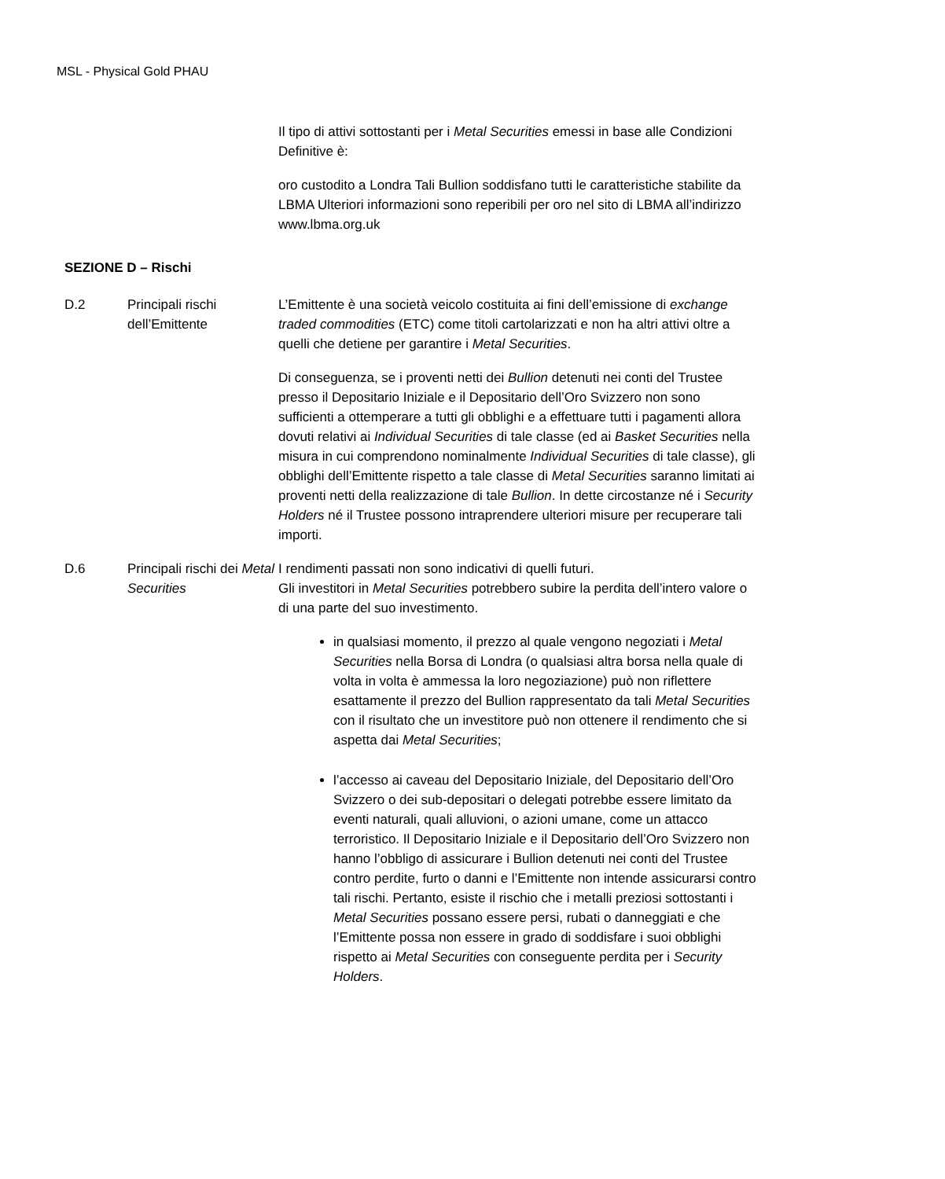MSL - Physical Gold PHAU
| | | Il tipo di attivi sottostanti per i Metal Securities emessi in base alle Condizioni Definitive è: oro custodito a Londra Tali Bullion soddisfano tutti le caratteristiche stabilite da LBMA Ulteriori informazioni sono reperibili per oro nel sito di LBMA all’indirizzo www.lbma.org.uk |
SEZIONE D – Rischi
| D.2 | Principali rischi dell’Emittente | L’Emittente è una società veicolo costituita ai fini dell’emissione di exchange traded commodities (ETC) come titoli cartolarizzati e non ha altri attivi oltre a quelli che detiene per garantire i Metal Securities . Di conseguenza, se i proventi netti dei Bullion detenuti nei conti del Trustee presso il Depositario Iniziale e il Depositario dell’Oro Svizzero non sono sufficienti a ottemperare a tutti gli obblighi e a effettuare tutti i pagamenti allora dovuti relativi ai Individual Securities di tale classe (ed ai Basket Securities nella misura in cui comprendono nominalmente Individual Securities di tale classe), gli obblighi dell’Emittente rispetto a tale classe di Metal Securities saranno limitati ai proventi netti della realizzazione di tale Bullion . In dette circostanze né i Security Holders né il Trustee possono intraprendere ulteriori misure per recuperare tali importi. |
| D.6 | Principali rischi dei Metal Securities | I rendimenti passati non sono indicativi di quelli futuri. Gli investitori in Metal Securities potrebbero subire la perdita dell’intero valore o di una parte del suo investimento. in qualsiasi momento, il prezzo al quale vengono negoziati i Metal Securities nella Borsa di Londra (o qualsiasi altra borsa nella quale di volta in volta è ammessa la loro negoziazione) può non riflettere esattamente il prezzo del Bullion rappresentato da tali Metal Securities con il risultato che un investitore può non ottenere il rendimento che si aspetta dai Metal Securities ; l’accesso ai caveau del Depositario Iniziale, del Depositario dell’Oro Svizzero o dei sub-depositari o delegati potrebbe essere limitato da eventi naturali, quali alluvioni, o azioni umane, come un attacco terroristico. Il Depositario Iniziale e il Depositario dell’Oro Svizzero non hanno l’obbligo di assicurare i Bullion detenuti nei conti del Trustee contro perdite, furto o danni e l’Emittente non intende assicurarsi contro tali rischi. Pertanto, esiste il rischio che i metalli preziosi sottostanti i Metal Securities possano essere persi, rubati o danneggiati e che l’Emittente possa non essere in grado di soddisfare i suoi obblighi rispetto ai Metal Securities con conseguente perdita per i Security Holders . |